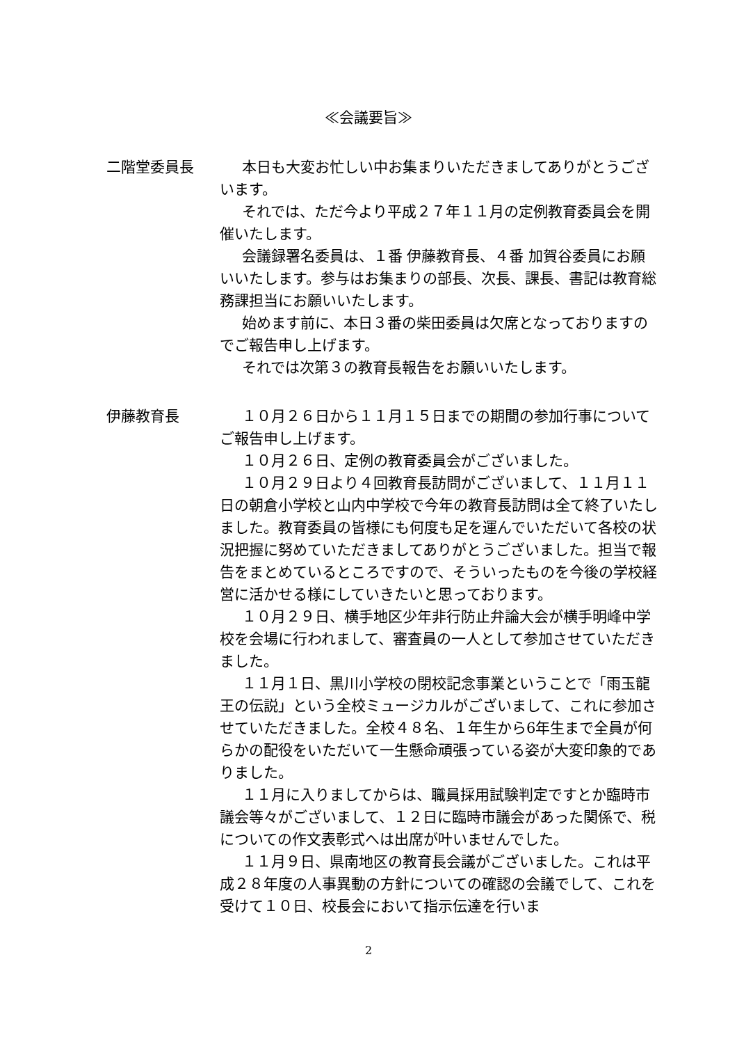≪会議要旨≫
二階堂委員長 本日も大変お忙しい中お集まりいただきましてありがとうございます。
それでは、ただ今より平成２７年１１月の定例教育委員会を開催いたします。
会議録署名委員は、１番 伊藤教育長、４番 加賀谷委員にお願いいたします。参与はお集まりの部長、次長、課長、書記は教育総務課担当にお願いいたします。
始めます前に、本日３番の柴田委員は欠席となっておりますのでご報告申し上げます。
それでは次第３の教育長報告をお願いいたします。
伊藤教育長 １０月２６日から１１月１５日までの期間の参加行事についてご報告申し上げます。
１０月２６日、定例の教育委員会がございました。
１０月２９日より４回教育長訪問がございまして、１１月１１日の朝倉小学校と山内中学校で今年の教育長訪問は全て終了いたしました。教育委員の皆様にも何度も足を運んでいただいて各校の状況把握に努めていただきましてありがとうございました。担当で報告をまとめているところですので、そういったものを今後の学校経営に活かせる様にしていきたいと思っております。
１０月２９日、横手地区少年非行防止弁論大会が横手明峰中学校を会場に行われまして、審査員の一人として参加させていただきました。
１１月１日、黒川小学校の閉校記念事業ということで「雨玉龍王の伝説」という全校ミュージカルがございまして、これに参加させていただきました。全校４８名、１年生から6年生まで全員が何らかの配役をいただいて一生懸命頑張っている姿が大変印象的でありました。
１１月に入りましてからは、職員採用試験判定ですとか臨時市議会等々がございまして、１２日に臨時市議会があった関係で、税についての作文表彰式へは出席が叶いませんでした。
１１月９日、県南地区の教育長会議がございました。これは平成２８年度の人事異動の方針についての確認の会議でして、これを受けて１０日、校長会において指示伝達を行いま
2